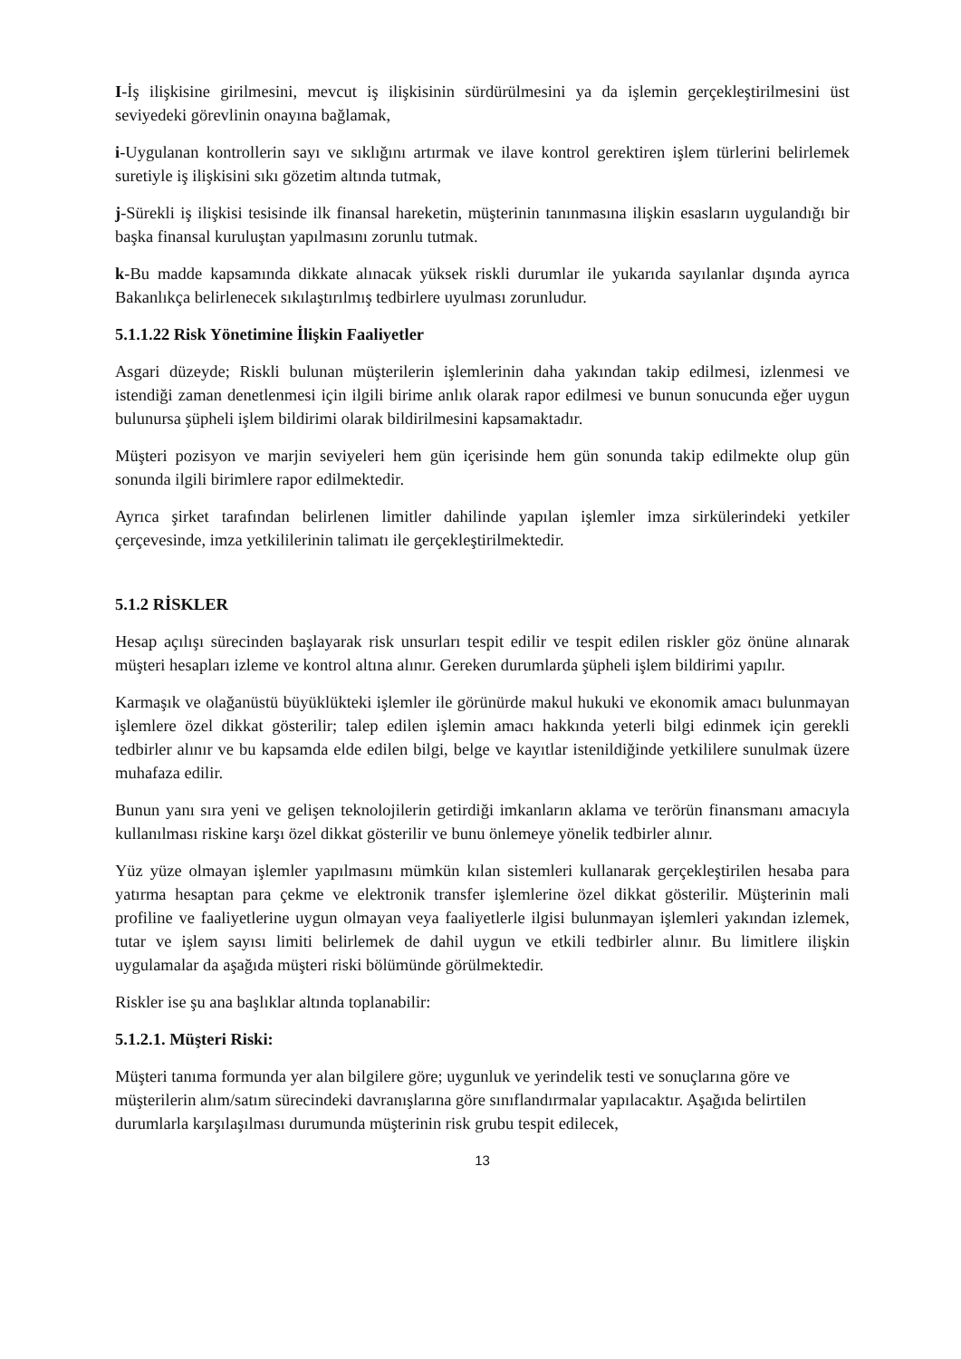I-İş ilişkisine girilmesini, mevcut iş ilişkisinin sürdürülmesini ya da işlemin gerçekleştirilmesini üst seviyedeki görevlinin onayına bağlamak,
i-Uygulanan kontrollerin sayı ve sıklığını artırmak ve ilave kontrol gerektiren işlem türlerini belirlemek suretiyle iş ilişkisini sıkı gözetim altında tutmak,
j-Sürekli iş ilişkisi tesisinde ilk finansal hareketin, müşterinin tanınmasına ilişkin esasların uygulandığı bir başka finansal kuruluştan yapılmasını zorunlu tutmak.
k-Bu madde kapsamında dikkate alınacak yüksek riskli durumlar ile yukarıda sayılanlar dışında ayrıca Bakanlıkça belirlenecek sıkılaştırılmış tedbirlere uyulması zorunludur.
5.1.1.22 Risk Yönetimine İlişkin Faaliyetler
Asgari düzeyde; Riskli bulunan müşterilerin işlemlerinin daha yakından takip edilmesi, izlenmesi ve istendiği zaman denetlenmesi için ilgili birime anlık olarak rapor edilmesi ve bunun sonucunda eğer uygun bulunursa şüpheli işlem bildirimi olarak bildirilmesini kapsamaktadır.
Müşteri pozisyon ve marjin seviyeleri hem gün içerisinde hem gün sonunda takip edilmekte olup gün sonunda ilgili birimlere rapor edilmektedir.
Ayrıca şirket tarafından belirlenen limitler dahilinde yapılan işlemler imza sirkülerindeki yetkiler çerçevesinde, imza yetkililerinin talimatı ile gerçekleştirilmektedir.
5.1.2 RİSKLER
Hesap açılışı sürecinden başlayarak risk unsurları tespit edilir ve tespit edilen riskler göz önüne alınarak müşteri hesapları izleme ve kontrol altına alınır. Gereken durumlarda şüpheli işlem bildirimi yapılır.
Karmaşık ve olağanüstü büyüklükteki işlemler ile görünürde makul hukuki ve ekonomik amacı bulunmayan işlemlere özel dikkat gösterilir; talep edilen işlemin amacı hakkında yeterli bilgi edinmek için gerekli tedbirler alınır ve bu kapsamda elde edilen bilgi, belge ve kayıtlar istenildiğinde yetkililere sunulmak üzere muhafaza edilir.
Bunun yanı sıra yeni ve gelişen teknolojilerin getirdiği imkanların aklama ve terörün finansmanı amacıyla kullanılması riskine karşı özel dikkat gösterilir ve bunu önlemeye yönelik tedbirler alınır.
Yüz yüze olmayan işlemler yapılmasını mümkün kılan sistemleri kullanarak gerçekleştirilen hesaba para yatırma hesaptan para çekme ve elektronik transfer işlemlerine özel dikkat gösterilir. Müşterinin mali profiline ve faaliyetlerine uygun olmayan veya faaliyetlerle ilgisi bulunmayan işlemleri yakından izlemek, tutar ve işlem sayısı limiti belirlemek de dahil uygun ve etkili tedbirler alınır. Bu limitlere ilişkin uygulamalar da aşağıda müşteri riski bölümünde görülmektedir.
Riskler ise şu ana başlıklar altında toplanabilir:
5.1.2.1. Müşteri Riski:
Müşteri tanıma formunda yer alan bilgilere göre; uygunluk ve yerindelik testi ve sonuçlarına göre ve müşterilerin alım/satım sürecindeki davranışlarına göre sınıflandırmalar yapılacaktır. Aşağıda belirtilen durumlarla karşılaşılması durumunda müşterinin risk grubu tespit edilecek,
13